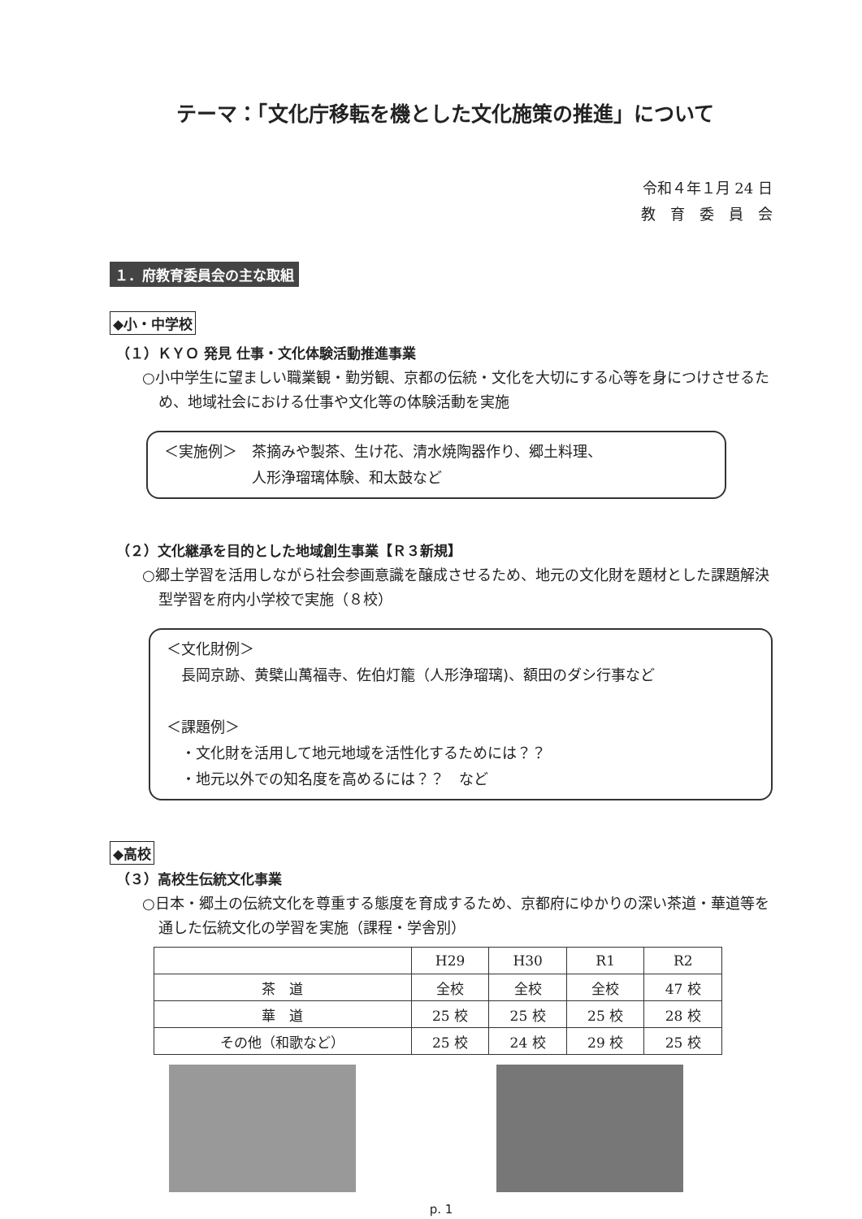テーマ：「文化庁移転を機とした文化施策の推進」について
令和４年１月 24 日
教　育　委　員　会
１．府教育委員会の主な取組
◆小・中学校
（１）ＫＹＯ 発見 仕事・文化体験活動推進事業
○小中学生に望ましい職業観・勤労観、京都の伝統・文化を大切にする心等を身につけさせるため、地域社会における仕事や文化等の体験活動を実施
＜実施例＞　茶摘みや製茶、生け花、清水焼陶器作り、郷土料理、
　　　　　　人形浄瑠璃体験、和太鼓など
（２）文化継承を目的とした地域創生事業【Ｒ３新規】
○郷土学習を活用しながら社会参画意識を醸成させるため、地元の文化財を題材とした課題解決型学習を府内小学校で実施（８校）
＜文化財例＞
　長岡京跡、黄檗山萬福寺、佐伯灯籠（人形浄瑠璃)、額田のダシ行事など
＜課題例＞
　・文化財を活用して地元地域を活性化するためには？？
　・地元以外での知名度を高めるには？？　など
◆高校
（３）高校生伝統文化事業
○日本・郷土の伝統文化を尊重する態度を育成するため、京都府にゆかりの深い茶道・華道等を通した伝統文化の学習を実施（課程・学舎別）
| | H29 | H30 | R1 | R2 |
| --- | --- | --- | --- | --- |
| 茶 道 | 全校 | 全校 | 全校 | 47 校 |
| 華 道 | 25 校 | 25 校 | 25 校 | 28 校 |
| その他（和歌など） | 25 校 | 24 校 | 29 校 | 25 校 |
p. 1